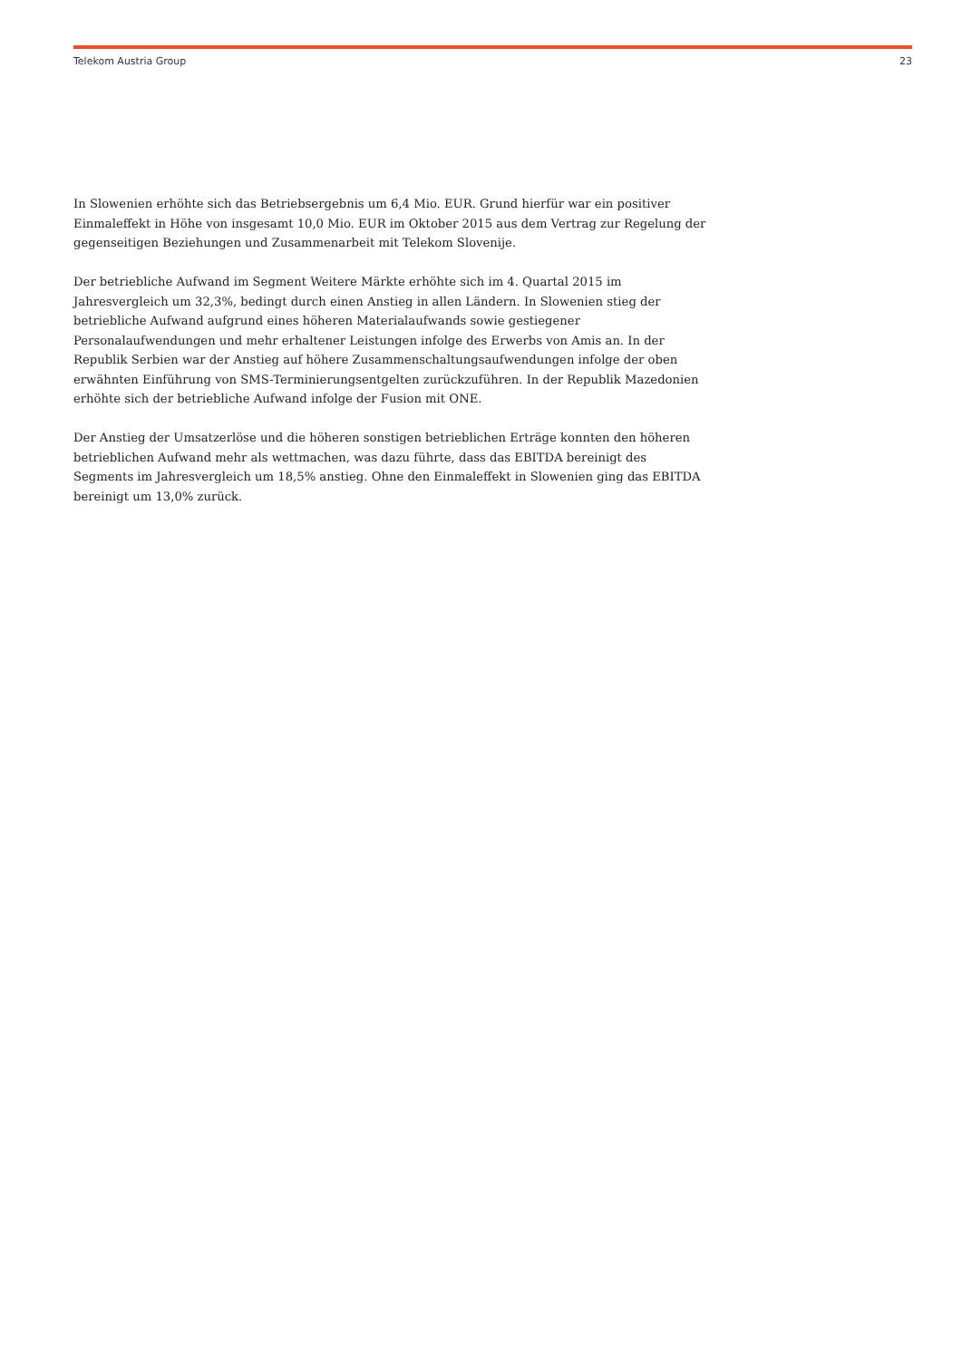Telekom Austria Group 23
In Slowenien erhöhte sich das Betriebsergebnis um 6,4 Mio. EUR. Grund hierfür war ein positiver Einmaleffekt in Höhe von insgesamt 10,0 Mio. EUR im Oktober 2015 aus dem Vertrag zur Regelung der gegenseitigen Beziehungen und Zusammenarbeit mit Telekom Slovenije.
Der betriebliche Aufwand im Segment Weitere Märkte erhöhte sich im 4. Quartal 2015 im Jahresvergleich um 32,3%, bedingt durch einen Anstieg in allen Ländern. In Slowenien stieg der betriebliche Aufwand aufgrund eines höheren Materialaufwands sowie gestiegener Personalaufwendungen und mehr erhaltener Leistungen infolge des Erwerbs von Amis an. In der Republik Serbien war der Anstieg auf höhere Zusammenschaltungsaufwendungen infolge der oben erwähnten Einführung von SMS-Terminierungsentgelten zurückzuführen. In der Republik Mazedonien erhöhte sich der betriebliche Aufwand infolge der Fusion mit ONE.
Der Anstieg der Umsatzerlöse und die höheren sonstigen betrieblichen Erträge konnten den höheren betrieblichen Aufwand mehr als wettmachen, was dazu führte, dass das EBITDA bereinigt des Segments im Jahresvergleich um 18,5% anstieg. Ohne den Einmaleffekt in Slowenien ging das EBITDA bereinigt um 13,0% zurück.